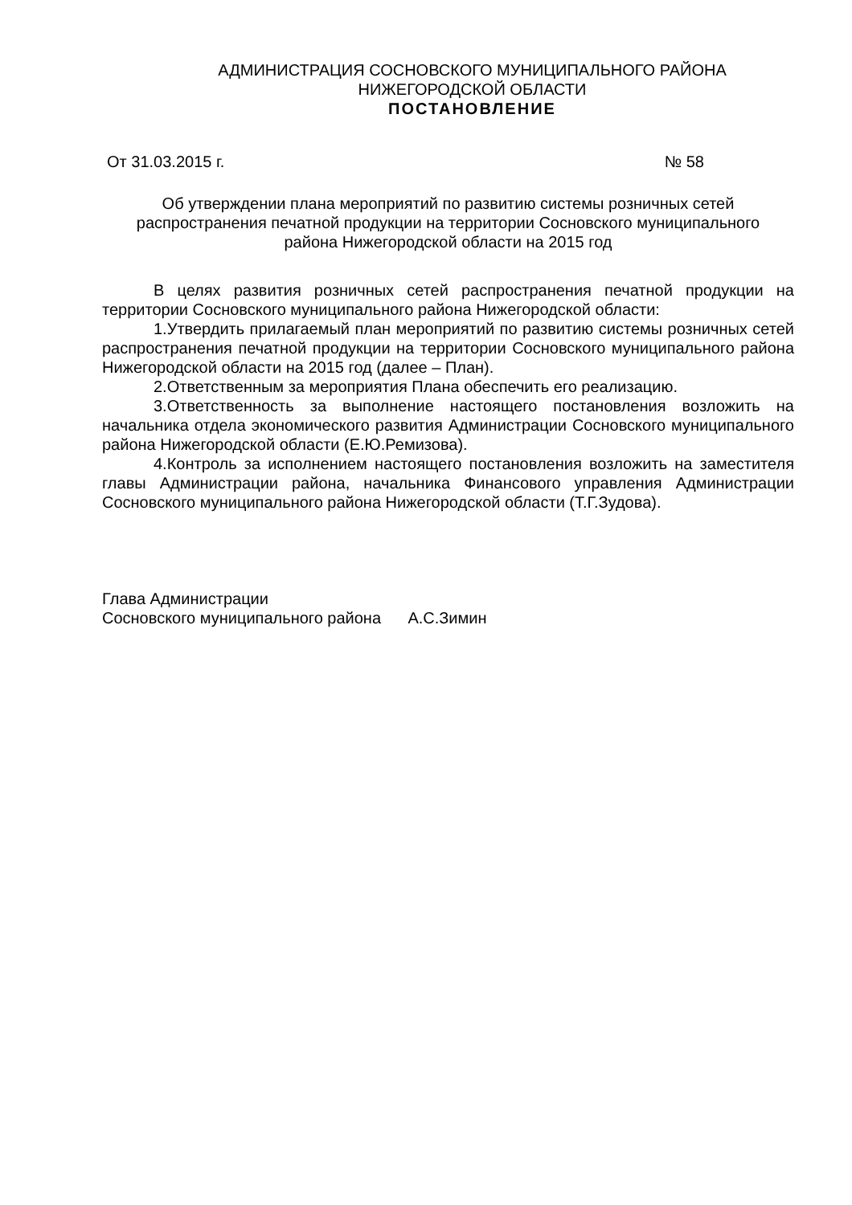АДМИНИСТРАЦИЯ СОСНОВСКОГО МУНИЦИПАЛЬНОГО РАЙОНА
НИЖЕГОРОДСКОЙ ОБЛАСТИ
ПОСТАНОВЛЕНИЕ
От 31.03.2015 г. № 58
Об утверждении плана мероприятий по развитию системы розничных сетей
распространения печатной продукции на территории Сосновского муниципального
района Нижегородской области на 2015 год
В целях развития розничных сетей распространения печатной продукции на территории Сосновского муниципального района Нижегородской области:
1.Утвердить прилагаемый план мероприятий по развитию системы розничных сетей распространения печатной продукции на территории Сосновского муниципального района Нижегородской области на 2015 год (далее – План).
2.Ответственным за мероприятия Плана обеспечить его реализацию.
3.Ответственность за выполнение настоящего постановления возложить на начальника отдела экономического развития Администрации Сосновского муниципального района Нижегородской области (Е.Ю.Ремизова).
4.Контроль за исполнением настоящего постановления возложить на заместителя главы Администрации района, начальника Финансового управления Администрации Сосновского муниципального района Нижегородской области (Т.Г.Зудова).
Глава Администрации
Сосновского муниципального района А.С.Зимин